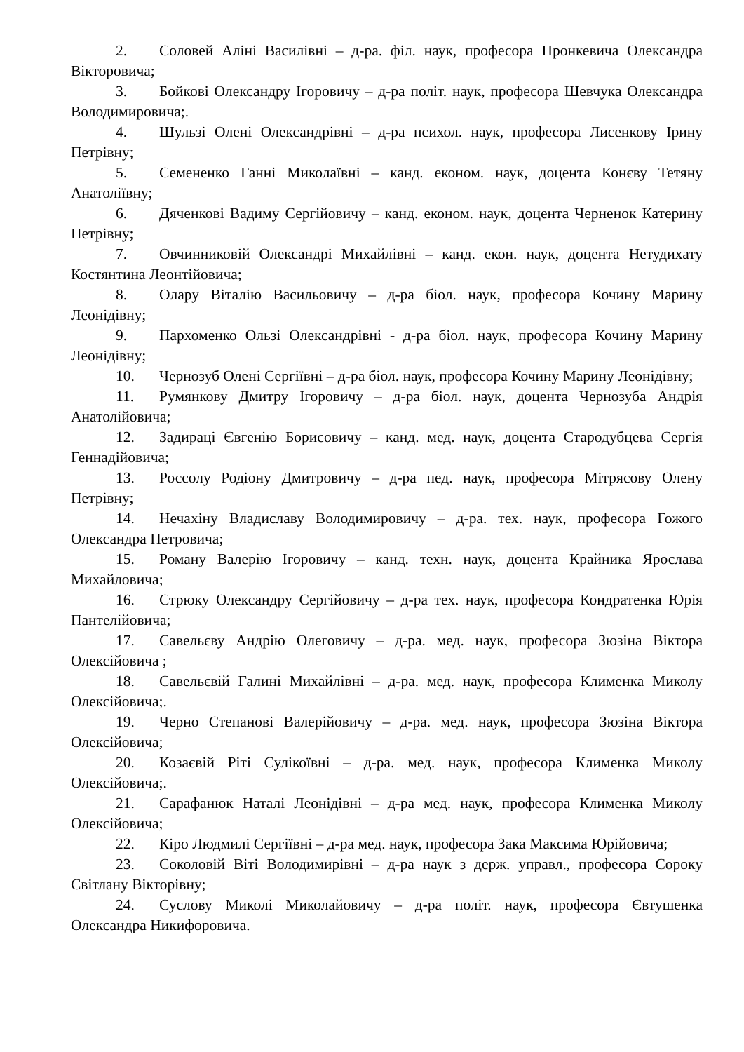2. Соловей Аліні Василівні – д-ра. філ. наук, професора Пронкевича Олександра Вікторовича;
3. Бойкові Олександру Ігоровичу – д-ра політ. наук, професора Шевчука Олександра Володимировича;.
4. Шульзі Олені Олександрівні – д-ра психол. наук, професора Лисенкову Ірину Петрівну;
5. Семененко Ганні Миколаївні – канд. економ. наук, доцента Конєву Тетяну Анатоліївну;
6. Дяченкові Вадиму Сергійовичу – канд. економ. наук, доцента Черненок Катерину Петрівну;
7. Овчинниковій Олександрі Михайлівні – канд. екон. наук, доцента Нетудихату Костянтина Леонтійовича;
8. Олару Віталію Васильовичу – д-ра біол. наук, професора Кочину Марину Леонідівну;
9. Пархоменко Ользі Олександрівні - д-ра біол. наук, професора Кочину Марину Леонідівну;
10. Чернозуб Олені Сергіївні – д-ра біол. наук, професора Кочину Марину Леонідівну;
11. Румянкову Дмитру Ігоровичу – д-ра біол. наук, доцента Чернозуба Андрія Анатолійовича;
12. Задираці Євгенію Борисовичу – канд. мед. наук, доцента Стародубцева Сергія Геннадійовича;
13. Россолу Родіону Дмитровичу – д-ра пед. наук, професора Мітрясову Олену Петрівну;
14. Нечахіну Владиславу Володимировичу – д-ра. тех. наук, професора Гожого Олександра Петровича;
15. Роману Валерію Ігоровичу – канд. техн. наук, доцента Крайника Ярослава Михайловича;
16. Стрюку Олександру Сергійовичу – д-ра тех. наук, професора Кондратенка Юрія Пантелійовича;
17. Савельєву Андрію Олеговичу – д-ра. мед. наук, професора Зюзіна Віктора Олексійовича ;
18. Савельєвій Галині Михайлівні – д-ра. мед. наук, професора Клименка Миколу Олексійовича;.
19. Черно Степанові Валерійовичу – д-ра. мед. наук, професора Зюзіна Віктора Олексійовича;
20. Козаєвій Ріті Сулікоївні – д-ра. мед. наук, професора Клименка Миколу Олексійовича;.
21. Сарафанюк Наталі Леонідівні – д-ра мед. наук, професора Клименка Миколу Олексійовича;
22. Кіро Людмилі Сергіївні – д-ра мед. наук, професора Зака Максима Юрійовича;
23. Соколовій Віті Володимирівні – д-ра наук з держ. управл., професора Сороку Світлану Вікторівну;
24. Суслову Миколі Миколайовичу – д-ра політ. наук, професора Євтушенка Олександра Никифоровича.